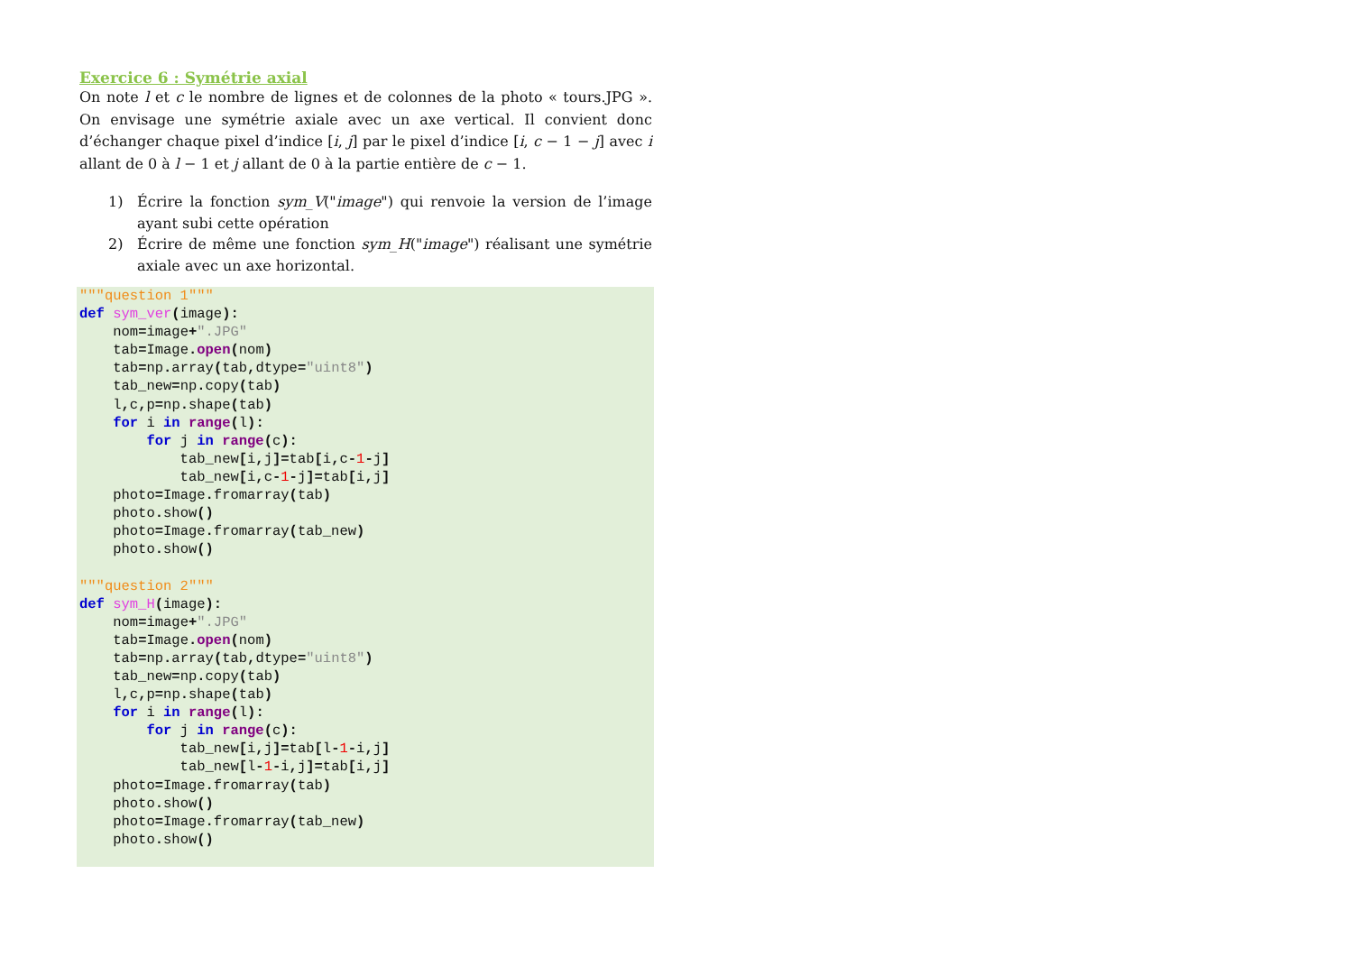Exercice 6 : Symétrie axial
On note l et c le nombre de lignes et de colonnes de la photo « tours.JPG ». On envisage une symétrie axiale avec un axe vertical. Il convient donc d’échanger chaque pixel d’indice [i, j] par le pixel d’indice [i, c − 1 − j] avec i allant de 0 à l − 1 et j allant de 0 à la partie entière de c − 1.
1) Écrire la fonction sym_V("image") qui renvoie la version de l’image ayant subi cette opération
2) Écrire de même une fonction sym_H("image") réalisant une symétrie axiale avec un axe horizontal.
"""question 1"""
def sym_ver(image):
    nom=image+".JPG"
    tab=Image. open(nom)
    tab=np. array(tab, dtype="uint8")
    tab_new=np. copy(tab)
    l, c, p=np. shape(tab)
    for i in range(l):
        for j in range(c):
            tab_new[i, j]=tab[i, c-1-j]
            tab_new[i, c-1-j]=tab[i, j]
    photo=Image. fromarray(tab)
    photo. show()
    photo=Image. fromarray(tab_new)
    photo. show()

"""question 2"""
def sym_H(image):
    nom=image+".JPG"
    tab=Image. open(nom)
    tab=np. array(tab, dtype="uint8")
    tab_new=np. copy(tab)
    l, c, p=np. shape(tab)
    for i in range(l):
        for j in range(c):
            tab_new[i, j]=tab[l-1-i, j]
            tab_new[l-1-i, j]=tab[i, j]
    photo=Image. fromarray(tab)
    photo. show()
    photo=Image. fromarray(tab_new)
    photo. show()